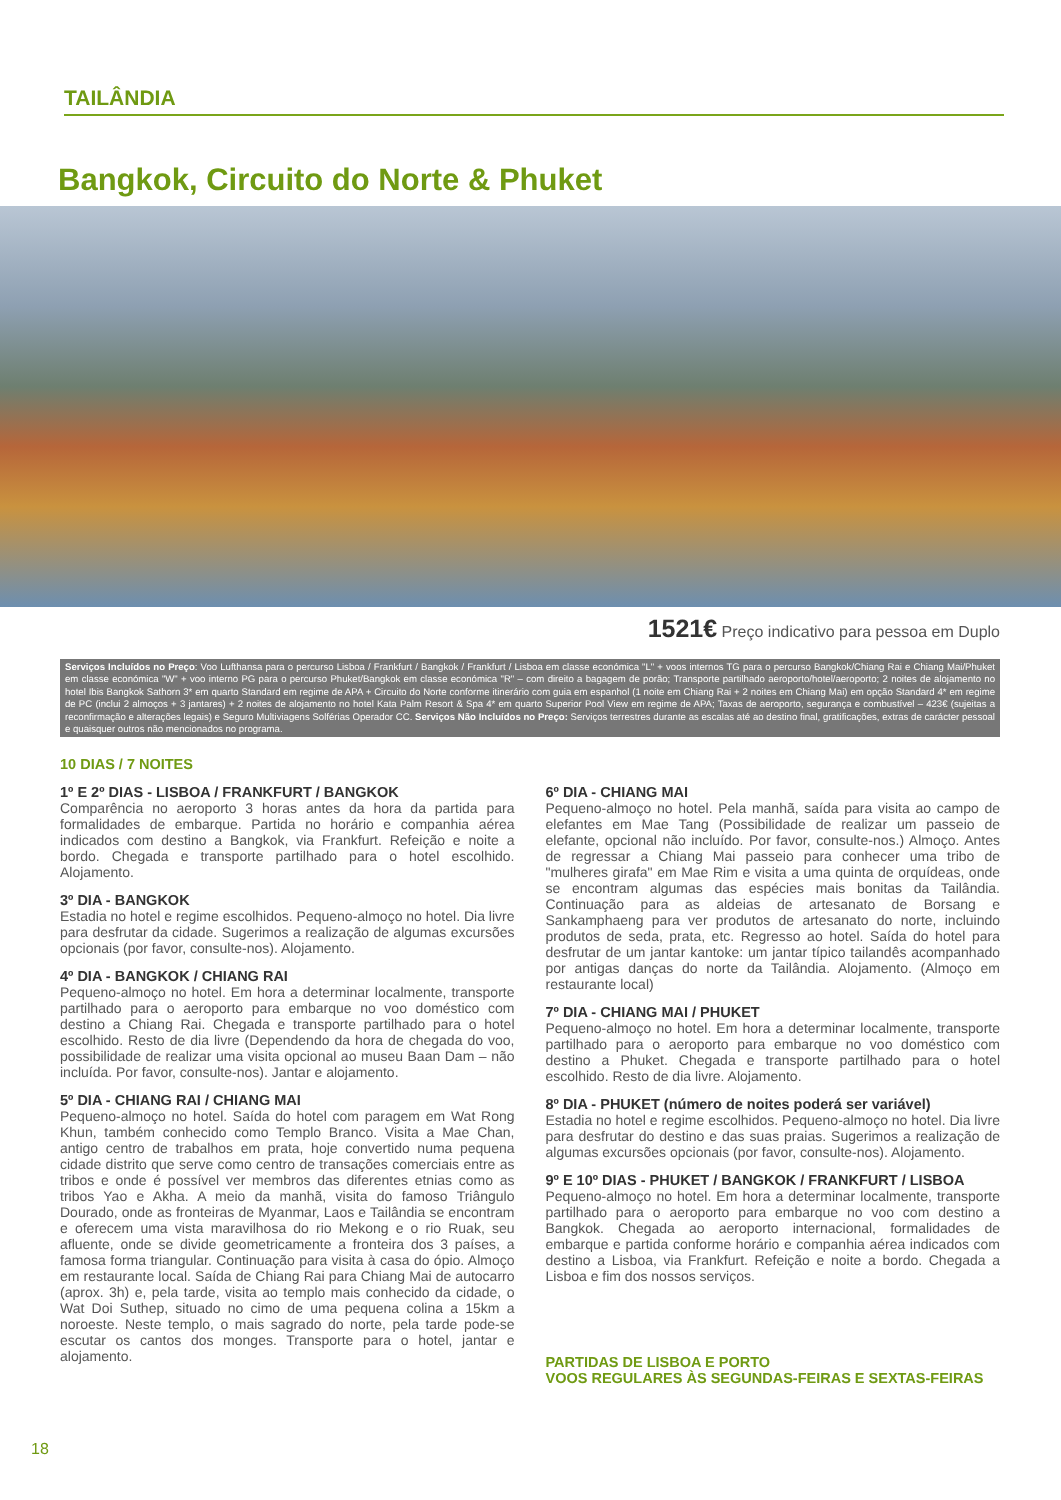TAILÂNDIA
Bangkok, Circuito do Norte & Phuket
1521€ Preço indicativo para pessoa em Duplo
Serviços Incluídos no Preço: Voo Lufthansa para o percurso Lisboa / Frankfurt / Bangkok / Frankfurt / Lisboa em classe económica "L" + voos internos TG para o percurso Bangkok/Chiang Rai e Chiang Mai/Phuket em classe económica "W" + voo interno PG para o percurso Phuket/Bangkok em classe económica "R" – com direito a bagagem de porão; Transporte partilhado aeroporto/hotel/aeroporto; 2 noites de alojamento no hotel Ibis Bangkok Sathorn 3* em quarto Standard em regime de APA + Circuito do Norte conforme itinerário com guia em espanhol (1 noite em Chiang Rai + 2 noites em Chiang Mai) em opção Standard 4* em regime de PC (inclui 2 almoços + 3 jantares) + 2 noites de alojamento no hotel Kata Palm Resort & Spa 4* em quarto Superior Pool View em regime de APA; Taxas de aeroporto, segurança e combustível – 423€ (sujeitas a reconfirmação e alterações legais) e Seguro Multiviagens Solférias Operador CC. Serviços Não Incluídos no Preço: Serviços terrestres durante as escalas até ao destino final, gratificações, extras de carácter pessoal e quaisquer outros não mencionados no programa.
10 DIAS / 7 NOITES
1º E 2º DIAS - LISBOA / FRANKFURT / BANGKOK
Comparência no aeroporto 3 horas antes da hora da partida para formalidades de embarque. Partida no horário e companhia aérea indicados com destino a Bangkok, via Frankfurt. Refeição e noite a bordo. Chegada e transporte partilhado para o hotel escolhido. Alojamento.
3º DIA - BANGKOK
Estadia no hotel e regime escolhidos. Pequeno-almoço no hotel. Dia livre para desfrutar da cidade. Sugerimos a realização de algumas excursões opcionais (por favor, consulte-nos). Alojamento.
4º DIA - BANGKOK / CHIANG RAI
Pequeno-almoço no hotel. Em hora a determinar localmente, transporte partilhado para o aeroporto para embarque no voo doméstico com destino a Chiang Rai. Chegada e transporte partilhado para o hotel escolhido. Resto de dia livre (Dependendo da hora de chegada do voo, possibilidade de realizar uma visita opcional ao museu Baan Dam – não incluída. Por favor, consulte-nos). Jantar e alojamento.
5º DIA - CHIANG RAI / CHIANG MAI
Pequeno-almoço no hotel. Saída do hotel com paragem em Wat Rong Khun, também conhecido como Templo Branco. Visita a Mae Chan, antigo centro de trabalhos em prata, hoje convertido numa pequena cidade distrito que serve como centro de transações comerciais entre as tribos e onde é possível ver membros das diferentes etnias como as tribos Yao e Akha. A meio da manhã, visita do famoso Triângulo Dourado, onde as fronteiras de Myanmar, Laos e Tailândia se encontram e oferecem uma vista maravilhosa do rio Mekong e o rio Ruak, seu afluente, onde se divide geometricamente a fronteira dos 3 países, a famosa forma triangular. Continuação para visita à casa do ópio. Almoço em restaurante local. Saída de Chiang Rai para Chiang Mai de autocarro (aprox. 3h) e, pela tarde, visita ao templo mais conhecido da cidade, o Wat Doi Suthep, situado no cimo de uma pequena colina a 15km a noroeste. Neste templo, o mais sagrado do norte, pela tarde pode-se escutar os cantos dos monges. Transporte para o hotel, jantar e alojamento.
6º DIA - CHIANG MAI
Pequeno-almoço no hotel. Pela manhã, saída para visita ao campo de elefantes em Mae Tang (Possibilidade de realizar um passeio de elefante, opcional não incluído. Por favor, consulte-nos.) Almoço. Antes de regressar a Chiang Mai passeio para conhecer uma tribo de "mulheres girafa" em Mae Rim e visita a uma quinta de orquídeas, onde se encontram algumas das espécies mais bonitas da Tailândia. Continuação para as aldeias de artesanato de Borsang e Sankamphaeng para ver produtos de artesanato do norte, incluindo produtos de seda, prata, etc. Regresso ao hotel. Saída do hotel para desfrutar de um jantar kantoke: um jantar típico tailandês acompanhado por antigas danças do norte da Tailândia. Alojamento. (Almoço em restaurante local)
7º DIA - CHIANG MAI / PHUKET
Pequeno-almoço no hotel. Em hora a determinar localmente, transporte partilhado para o aeroporto para embarque no voo doméstico com destino a Phuket. Chegada e transporte partilhado para o hotel escolhido. Resto de dia livre. Alojamento.
8º DIA - PHUKET (número de noites poderá ser variável)
Estadia no hotel e regime escolhidos. Pequeno-almoço no hotel. Dia livre para desfrutar do destino e das suas praias. Sugerimos a realização de algumas excursões opcionais (por favor, consulte-nos). Alojamento.
9º E 10º DIAS - PHUKET / BANGKOK / FRANKFURT / LISBOA
Pequeno-almoço no hotel. Em hora a determinar localmente, transporte partilhado para o aeroporto para embarque no voo com destino a Bangkok. Chegada ao aeroporto internacional, formalidades de embarque e partida conforme horário e companhia aérea indicados com destino a Lisboa, via Frankfurt. Refeição e noite a bordo. Chegada a Lisboa e fim dos nossos serviços.
PARTIDAS DE LISBOA E PORTO
VOOS REGULARES ÀS SEGUNDAS-FEIRAS E SEXTAS-FEIRAS
18